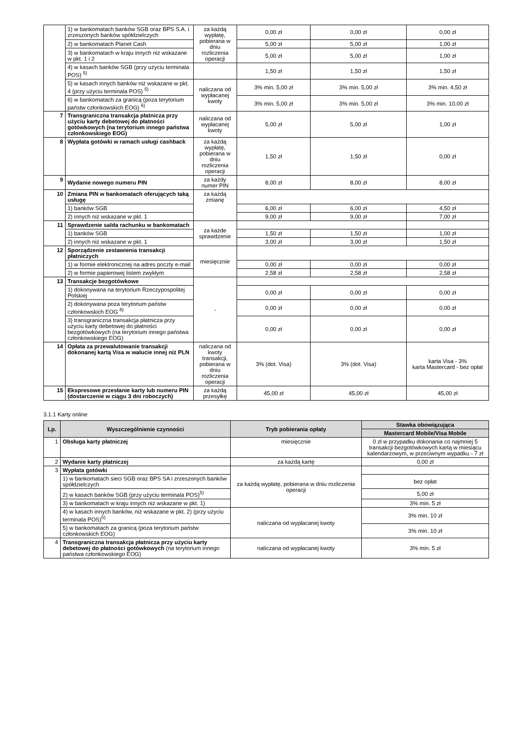| | 1) w bankomatach banków SGB oraz BPS S.A. i zrzeszonych banków spółdzielczych | za każdą wypłatę, pobierana w dniu rozliczenia operacji | 0,00 zł | 0,00 zł | 0,00 zł |
| | 2) w bankomatach Planet Cash | | 5,00 zł | 5,00 zł | 1,00 zł |
| | 3) w bankomatach w kraju innych niż wskazane w pkt. 1 i 2 | | 5,00 zł | 5,00 zł | 1,00 zł |
| | 4) w kasach banków SGB (przy użyciu terminala POS) <sup>5)</sup> | | 1,50 zł | 1,50 zł | 1,50 zł |
| | 5) w kasach innych banków niż wskazane w pkt. 4 (przy użyciu terminala POS) <sup>5)</sup> | naliczana od wypłacanej kwoty | 3% min. 5,00 zł | 3% min. 5,00 zł | 3% min. 4,50 zł |
| | 6) w bankomatach za granicą (poza terytorium państw członkowskich EOG) <sup>6)</sup> | | 3% min. 5,00 zł | 3% min. 5,00 zł | 3% min. 10,00 zł |
| 7 | Transgraniczna transakcja płatnicza przy użyciu karty debetowej do płatności gotówkowych (na terytorium innego państwa członkowskiego EOG) | naliczana od wypłacanej kwoty | 5,00 zł | 5,00 zł | 1,00 zł |
| 8 | Wypłata gotówki w ramach usługi cashback | za każdą wypłatę, pobierana w dniu rozliczenia operacji | 1,50 zł | 1,50 zł | 0,00 zł |
| 9 | Wydanie nowego numeru PIN | za każdy numer PIN | 8,00 zł | 8,00 zł | 8,00 zł |
| 10 | Zmiana PIN w bankomatach oferujących taką usługę | za każdą zmianę | | | |
| | 1) banków SGB | | 6,00 zł | 6,00 zł | 4,50 zł |
| | 2) innych niż wskazane w pkt. 1 | | 9,00 zł | 9,00 zł | 7,00 zł |
| 11 | Sprawdzenie salda rachunku w bankomatach | za każde sprawdzenie | | | |
| | 1) banków SGB | | 1,50 zł | 1,50 zł | 1,00 zł |
| | 2) innych niż wskazane w pkt. 1 | | 3,00 zł | 3,00 zł | 1,50 zł |
| 12 | Sporządzenie zestawienia transakcji płatniczych | miesięcznie | | | |
| | 1) w formie elektronicznej na adres poczty e-mail | | 0,00 zł | 0,00 zł | 0,00 zł |
| | 2) w formie papierowej listem zwykłym | | 2,58 zł | 2,58 zł | 2,58 zł |
| 13 | Transakcje bezgotówkowe | - | | | |
| | 1) dokonywana na terytorium Rzeczypospolitej Polskiej | | 0,00 zł | 0,00 zł | 0,00 zł |
| | 2) dokonywana poza terytorium państw członkowskich EOG <sup>6)</sup> | | 0,00 zł | 0,00 zł | 0,00 zł |
| | 3) transgraniczna transakcja płatnicza przy użyciu karty debetowej do płatności bezgotówkowych (na terytorium innego państwa członkowskiego EOG) | | 0,00 zł | 0,00 zł | 0,00 zł |
| 14 | Opłata za przewalutowanie transakcji dokonanej kartą Visa w walucie innej niż PLN | naliczana od kwoty transakcji, pobierana w dniu rozliczenia operacji | 3% (dot. Visa) | 3% (dot. Visa) | karta Visa - 3% karta Mastercard - bez opłat |
| 15 | Ekspresowe przesłanie karty lub numeru PIN (dostarczenie w ciągu 3 dni roboczych) | za każdą przesyłkę | 45,00 zł | 45,00 zł | 45,00 zł |
3.1.1 Karty online
| Lp. | Wyszczególnienie czynności | Tryb pobierania opłaty | Stawka obowiązująca |
| --- | --- | --- | --- |
| | | | Mastercard Mobile/Visa Mobile |
| 1 | Obsługa karty płatniczej | miesięcznie | 0 zł w przypadku dokonania co najmniej 5 transakcji bezgotówkowych kartą w miesiącu kalendarzowym, w przeciwnym wypadku - 7 zł |
| 2 | Wydanie karty płatniczej | za każdą kartę | 0,00 zł |
| 3 | Wypłata gotówki | za każdą wypłatę, pobierana w dniu rozliczenia operacji | |
| | 1) w bankomatach sieci SGB oraz BPS SA i zrzeszonych banków spółdzielczych | | bez opłat |
| | 2) w kasach banków SGB (przy użyciu terminala POS)<sup>5)</sup> | | 5,00 zł |
| | 3) w bankomatach w kraju innych niż wskazane w pkt. 1) | | 3% min. 5 zł |
| | 4) w kasach innych banków, niż wskazane w pkt. 2) (przy użyciu terminala POS)<sup>5)</sup> | naliczana od wypłacanej kwoty | 3% min. 10 zł |
| | 5) w bankomatach za granicą (poza terytorium państw członkowskich EOG) | | 3% min. 10 zł |
| 4 | Transgraniczna transakcja płatnicza przy użyciu karty debetowej do płatności gotówkowych (na terytorium innego państwa członkowskiego EOG) | naliczana od wypłacanej kwoty | 3% min. 5 zł |